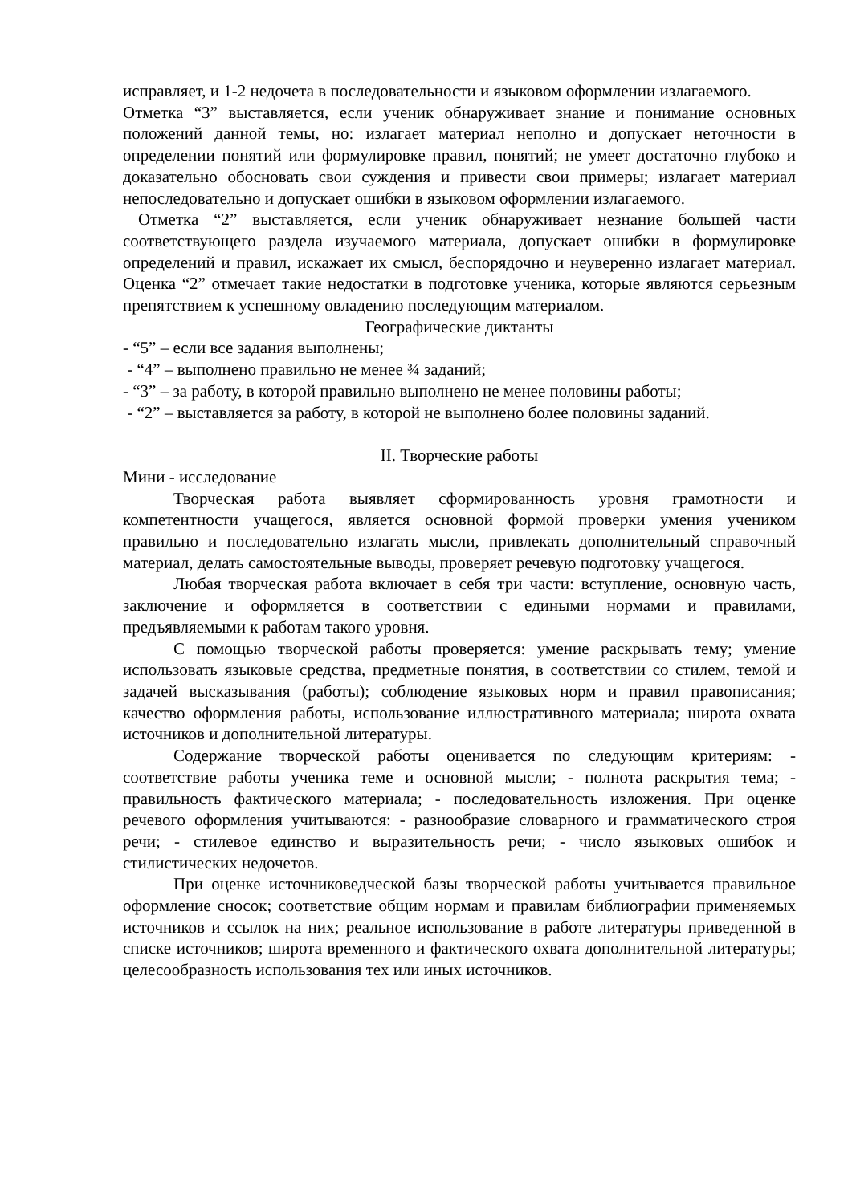исправляет, и 1-2 недочета в последовательности и языковом оформлении излагаемого.
Отметка “3” выставляется, если ученик обнаруживает знание и понимание основных положений данной темы, но: излагает материал неполно и допускает неточности в определении понятий или формулировке правил, понятий; не умеет достаточно глубоко и доказательно обосновать свои суждения и привести свои примеры; излагает материал непоследовательно и допускает ошибки в языковом оформлении излагаемого.
Отметка “2” выставляется, если ученик обнаруживает незнание большей части соответствующего раздела изучаемого материала, допускает ошибки в формулировке определений и правил, искажает их смысл, беспорядочно и неуверенно излагает материал. Оценка “2” отмечает такие недостатки в подготовке ученика, которые являются серьезным препятствием к успешному овладению последующим материалом.
Географические диктанты
- “5” – если все задания выполнены;
- “4” – выполнено правильно не менее ¾ заданий;
- “3” – за работу, в которой правильно выполнено не менее половины работы;
- “2” – выставляется за работу, в которой не выполнено более половины заданий.
II. Творческие работы
Мини - исследование
Творческая работа выявляет сформированность уровня грамотности и компетентности учащегося, является основной формой проверки умения учеником правильно и последовательно излагать мысли, привлекать дополнительный справочный материал, делать самостоятельные выводы, проверяет речевую подготовку учащегося.
Любая творческая работа включает в себя три части: вступление, основную часть, заключение и оформляется в соответствии с едиными нормами и правилами, предъявляемыми к работам такого уровня.
С помощью творческой работы проверяется: умение раскрывать тему; умение использовать языковые средства, предметные понятия, в соответствии со стилем, темой и задачей высказывания (работы); соблюдение языковых норм и правил правописания; качество оформления работы, использование иллюстративного материала; широта охвата источников и дополнительной литературы.
Содержание творческой работы оценивается по следующим критериям: - соответствие работы ученика теме и основной мысли; - полнота раскрытия тема; - правильность фактического материала; - последовательность изложения. При оценке речевого оформления учитываются: - разнообразие словарного и грамматического строя речи; - стилевое единство и выразительность речи; - число языковых ошибок и стилистических недочетов.
При оценке источниковедческой базы творческой работы учитывается правильное оформление сносок; соответствие общим нормам и правилам библиографии применяемых источников и ссылок на них; реальное использование в работе литературы приведенной в списке источников; широта временного и фактического охвата дополнительной литературы; целесообразность использования тех или иных источников.